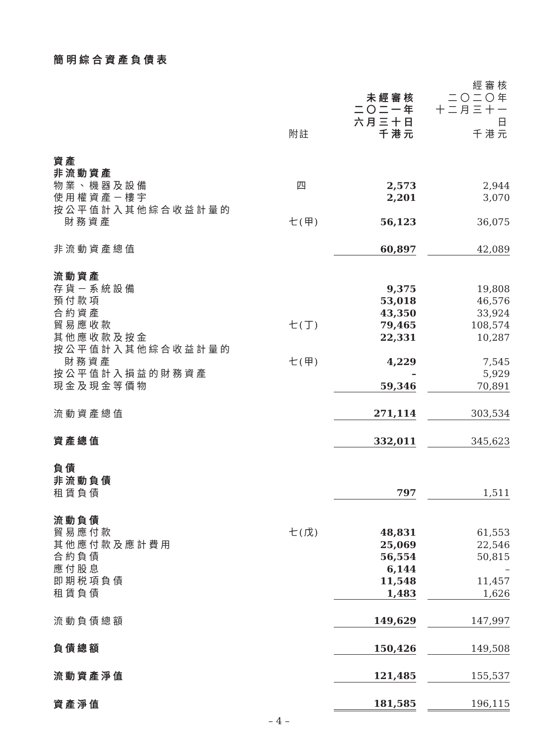簡明綜合資產負債表
| | 附註 | 未經審核 二〇二一年 六月三十日 千港元 | | 經審核 二〇二〇年 十二月三十一日 千港元 |
| 資產 | | | | |
| 非流動資產 | | | | |
| 物業、機器及設備 | 四 | 2,573 | | 2,944 |
| 使用權資產－樓宇 | | 2,201 | | 3,070 |
| 按公平值計入其他綜合收益計量的 財務資產 | 七(甲) | 56,123 | | 36,075 |
| 非流動資產總值 | | 60,897 | | 42,089 |
| 流動資產 | | | | |
| 存貨－系統設備 | | 9,375 | | 19,808 |
| 預付款項 | | 53,018 | | 46,576 |
| 合約資產 | | 43,350 | | 33,924 |
| 貿易應收款 | 七(丁) | 79,465 | | 108,574 |
| 其他應收款及按金 | | 22,331 | | 10,287 |
| 按公平值計入其他綜合收益計量的 財務資產 | 七(甲) | 4,229 | | 7,545 |
| 按公平值計入損益的財務資產 | | – | | 5,929 |
| 現金及現金等價物 | | 59,346 | | 70,891 |
| 流動資產總值 | | 271,114 | | 303,534 |
| 資產總值 | | 332,011 | | 345,623 |
| 負債 | | | | |
| 非流動負債 | | | | |
| 租賃負債 | | 797 | | 1,511 |
| 流動負債 | | | | |
| 貿易應付款 | 七(戊) | 48,831 | | 61,553 |
| 其他應付款及應計費用 | | 25,069 | | 22,546 |
| 合約負債 | | 56,554 | | 50,815 |
| 應付股息 | | 6,144 | | – |
| 即期税項負債 | | 11,548 | | 11,457 |
| 租賃負債 | | 1,483 | | 1,626 |
| 流動負債總額 | | 149,629 | | 147,997 |
| 負債總額 | | 150,426 | | 149,508 |
| 流動資產淨值 | | 121,485 | | 155,537 |
| 資產淨值 | | 181,585 | | 196,115 |
– 4 –